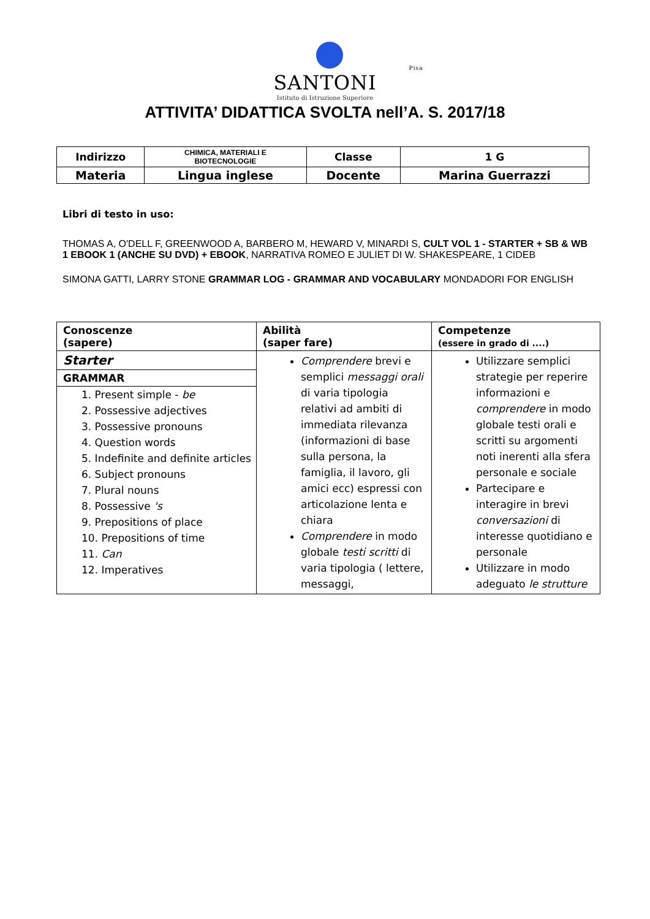Pisa
SANTONI
Istituto di Istruzione Superiore
ATTIVITA’ DIDATTICA SVOLTA nell’A. S. 2017/18
| Indirizzo | CHIMICA, MATERIALI E BIOTECNOLOGIE | Classe | 1 G |
| Materia | Lingua inglese | Docente | Marina Guerrazzi |
Libri di testo in uso:
THOMAS A, O'DELL F, GREENWOOD A, BARBERO M, HEWARD V, MINARDI S, CULT VOL 1 - STARTER + SB & WB 1 EBOOK 1 (ANCHE SU DVD) + EBOOK, NARRATIVA ROMEO E JULIET DI W. SHAKESPEARE, 1 CIDEB
SIMONA GATTI, LARRY STONE GRAMMAR LOG - GRAMMAR AND VOCABULARY MONDADORI FOR ENGLISH
| Conoscenze (sapere) | Abilità (saper fare) | Competenze (essere in grado di ....) |
| Starter GRAMMAR 1. Present simple - be 2. Possessive adjectives 3. Possessive pronouns 4. Question words 5. Indefinite and definite articles 6. Subject pronouns 7. Plural nouns 8. Possessive 's 9. Prepositions of place 10. Prepositions of time 11. Can 12. Imperatives | Comprendere brevi e semplici messaggi orali di varia tipologia relativi ad ambiti di immediata rilevanza (informazioni di base sulla persona, la famiglia, il lavoro, gli amici ecc) espressi con articolazione lenta e chiara Comprendere in modo globale testi scritti di varia tipologia ( lettere, messaggi, | Utilizzare semplici strategie per reperire informazioni e comprendere in modo globale testi orali e scritti su argomenti noti inerenti alla sfera personale e sociale Partecipare e interagire in brevi conversazioni di interesse quotidiano e personale Utilizzare in modo adeguato le strutture |